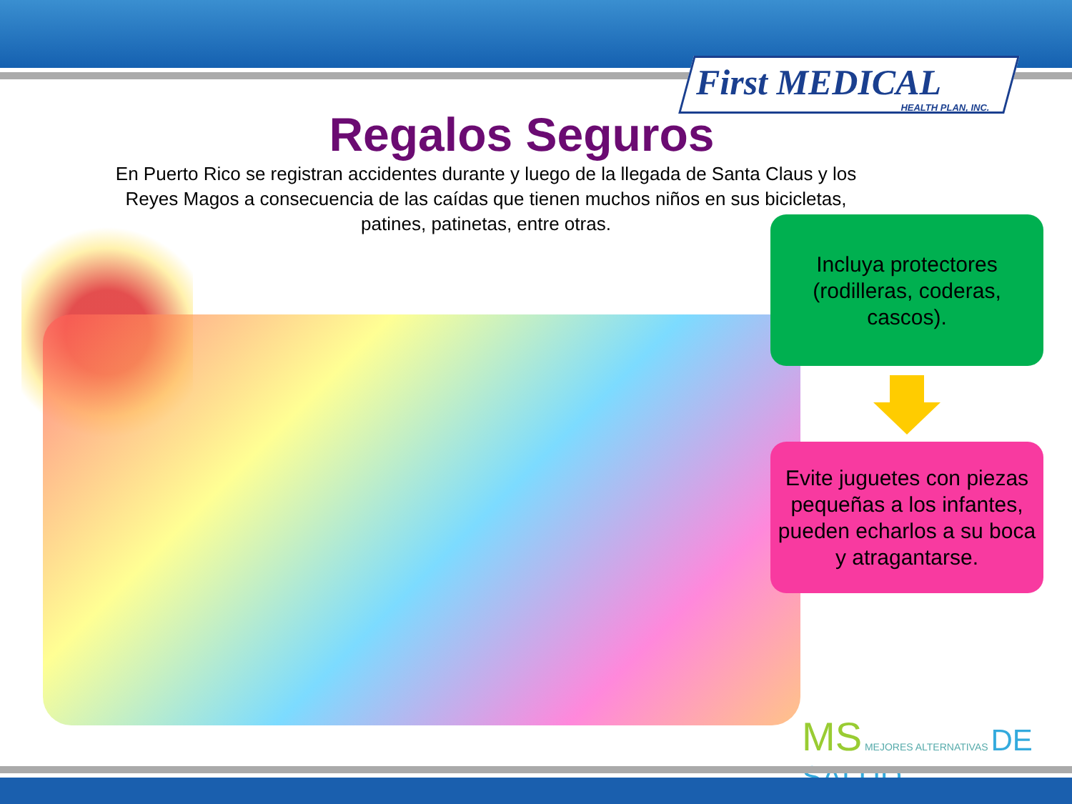First MEDICAL
HEALTH PLAN, INC.
Regalos Seguros
En Puerto Rico se registran accidentes durante y luego de la llegada de Santa Claus y los Reyes Magos a consecuencia de las caídas que tienen muchos niños en sus bicicletas, patines, patinetas, entre otras.
Incluya protectores (rodilleras, coderas, cascos).
Evite juguetes con piezas pequeñas a los infantes, pueden echarlos a su boca y atragantarse.
MS MEJORES ALTERNATIVAS DE SALUD